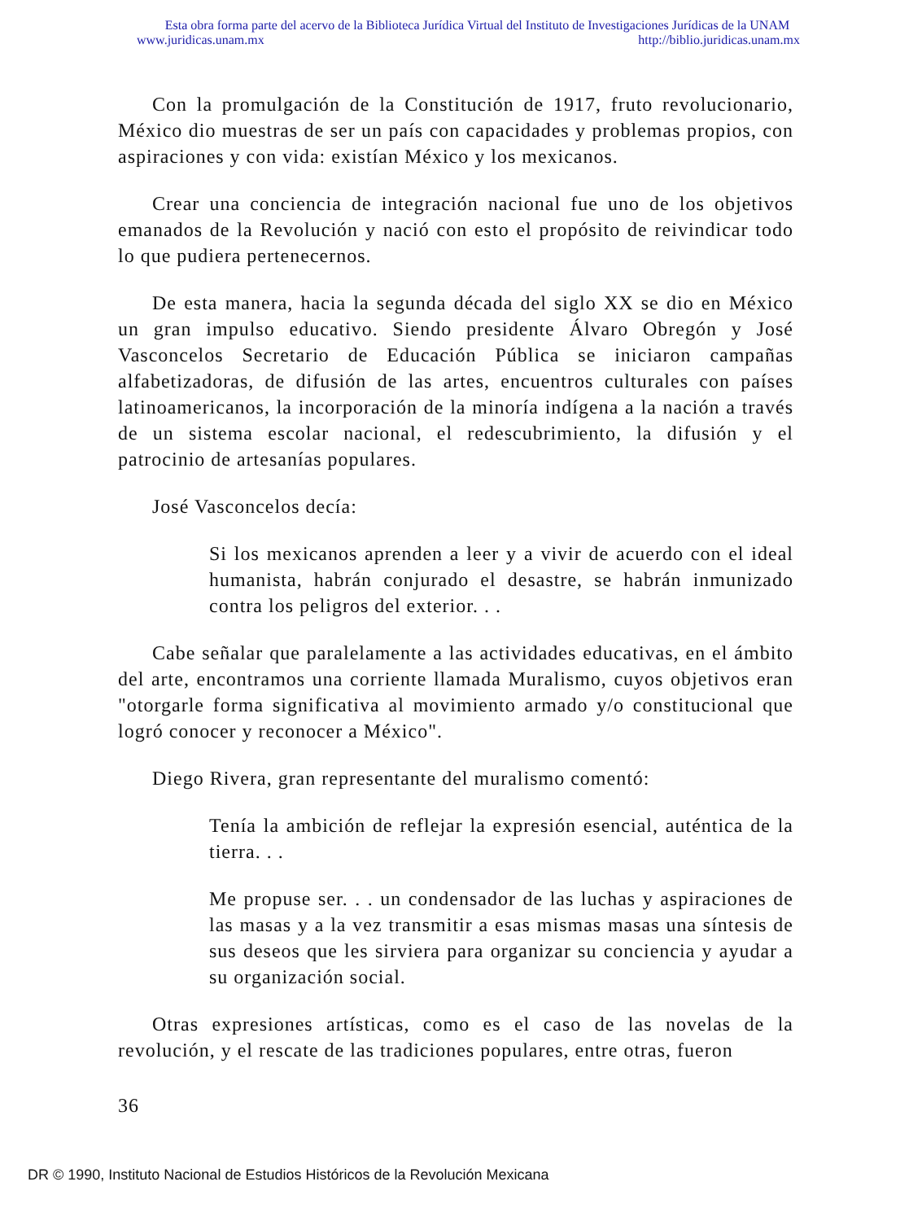Esta obra forma parte del acervo de la Biblioteca Jurídica Virtual del Instituto de Investigaciones Jurídicas de la UNAM
www.juridicas.unam.mx http://biblio.juridicas.unam.mx
Con la promulgación de la Constitución de 1917, fruto revolucionario, México dio muestras de ser un país con capacidades y problemas propios, con aspiraciones y con vida: existían México y los mexicanos.
Crear una conciencia de integración nacional fue uno de los objetivos emanados de la Revolución y nació con esto el propósito de reivindicar todo lo que pudiera pertenecernos.
De esta manera, hacia la segunda década del siglo XX se dio en México un gran impulso educativo. Siendo presidente Álvaro Obregón y José Vasconcelos Secretario de Educación Pública se iniciaron campañas alfabetizadoras, de difusión de las artes, encuentros culturales con países latinoamericanos, la incorporación de la minoría indígena a la nación a través de un sistema escolar nacional, el redescubrimiento, la difusión y el patrocinio de artesanías populares.
José Vasconcelos decía:
Si los mexicanos aprenden a leer y a vivir de acuerdo con el ideal humanista, habrán conjurado el desastre, se habrán inmunizado contra los peligros del exterior. . .
Cabe señalar que paralelamente a las actividades educativas, en el ámbito del arte, encontramos una corriente llamada Muralismo, cuyos objetivos eran "otorgarle forma significativa al movimiento armado y/o constitucional que logró conocer y reconocer a México".
Diego Rivera, gran representante del muralismo comentó:
Tenía la ambición de reflejar la expresión esencial, auténtica de la tierra. . .
Me propuse ser. . . un condensador de las luchas y aspiraciones de las masas y a la vez transmitir a esas mismas masas una síntesis de sus deseos que les sirviera para organizar su conciencia y ayudar a su organización social.
Otras expresiones artísticas, como es el caso de las novelas de la revolución, y el rescate de las tradiciones populares, entre otras, fueron
36
DR © 1990, Instituto Nacional de Estudios Históricos de la Revolución Mexicana